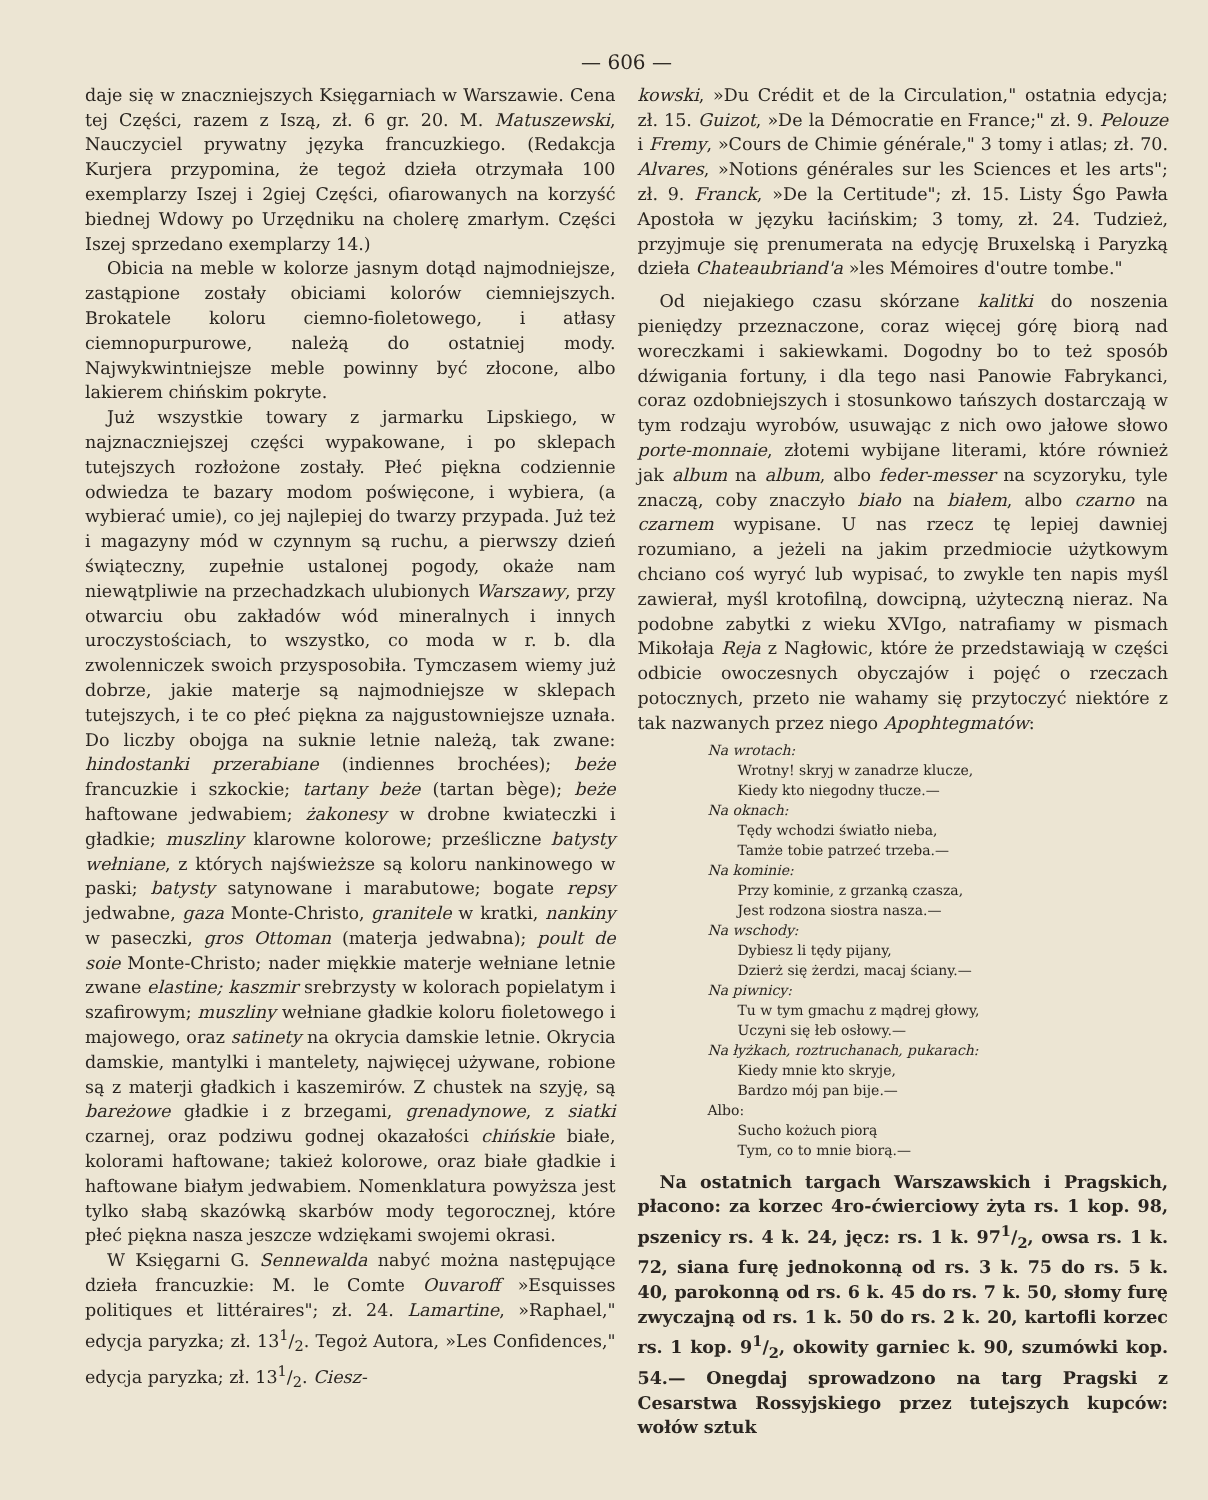— 606 —
daje się w znaczniejszych Księgarniach w Warszawie. Cena tej Części, razem z Iszą, zł. 6 gr. 20. M. Matuszewski, Nauczyciel prywatny języka francuzkiego. (Redakcja Kurjera przypomina, że tegoż dzieła otrzymała 100 exemplarzy Iszej i 2giej Części, ofiarowanych na korzyść biednej Wdowy po Urzędniku na cholerę zmarłym. Części Iszej sprzedano exemplarzy 14.)
Obicia na meble w kolorze jasnym dotąd najmodniejsze, zastąpione zostały obiciami kolorów ciemniejszych. Brokatele koloru ciemno-fioletowego, i atłasy ciemnopurpurowe, należą do ostatniej mody. Najwykwintniejsze meble powinny być złocone, albo lakierem chińskim pokryte.
Już wszystkie towary z jarmarku Lipskiego, w najznaczniejszej części wypakowane, i po sklepach tutejszych rozłożone zostały. Płeć piękna codziennie odwiedza te bazary modom poświęcone, i wybiera, (a wybierać umie), co jej najlepiej do twarzy przypada. Już też i magazyny mód w czynnym są ruchu, a pierwszy dzień świąteczny, zupełnie ustalonej pogody, okaże nam niewątpliwie na przechadzkach ulubionych Warszawy, przy otwarciu obu zakładów wód mineralnych i innych uroczystościach, to wszystko, co moda w r. b. dla zwolenniczek swoich przysposobiła. Tymczasem wiemy już dobrze, jakie materje są najmodniejsze w sklepach tutejszych, i te co płeć piękna za najgustowniejsze uznała. Do liczby obojga na suknie letnie należą, tak zwane: hindostanki przerabiane (indiennes brochées); beże francuzkie i szkockie; tartany beże (tartan bège); beże haftowane jedwabiem; żakonesy w drobne kwiateczki i gładkie; muszliny klarowne kolorowe; prześliczne batysty wełniane, z których najświeższe są koloru nankinowego w paski; batysty satynowane i marabutowe; bogate repsy jedwabne, gaza Monte-Christo, granitele w kratki, nankiny w paseczki, gros Ottoman (materja jedwabna); poult de soie Monte-Christo; nader miękkie materje wełniane letnie zwane elastine; kaszmir srebrzysty w kolorach popielatym i szafirowym; muszliny wełniane gładkie koloru fioletowego i majowego, oraz satinety na okrycia damskie letnie. Okrycia damskie, mantylki i mantelety, najwięcej używane, robione są z materji gładkich i kaszemirów. Z chustek na szyję, są bareżowe gładkie i z brzegami, grenadynowe, z siatki czarnej, oraz podziwu godnej okazałości chińskie białe, kolorami haftowane; takież kolorowe, oraz białe gładkie i haftowane białym jedwabiem. Nomenklatura powyższa jest tylko słabą skazówką skarbów mody tegorocznej, które płeć piękna nasza jeszcze wdziękami swojemi okrasi.
W Księgarni G. Sennewalda nabyć można następujące dzieła francuzkie: M. le Comte Ouvaroff »Esquisses politiques et littéraires"; zł. 24. Lamartine, »Raphael," edycja paryzka; zł. 131/2. Tegoż Autora, »Les Confidences," edycja paryzka; zł. 131/2. Ciesz-
kowski, »Du Crédit et de la Circulation," ostatnia edycja; zł. 15. Guizot, »De la Démocratie en France;" zł. 9. Pelouze i Fremy, »Cours de Chimie générale," 3 tomy i atlas; zł. 70. Alvares, »Notions générales sur les Sciences et les arts"; zł. 9. Franck, »De la Certitude"; zł. 15. Listy Śgo Pawła Apostoła w języku łacińskim; 3 tomy, zł. 24. Tudzież, przyjmuje się prenumerata na edycję Bruxelską i Paryzką dzieła Chateaubriand'a »les Mémoires d'outre tombe."
Od niejakiego czasu skórzane kalitki do noszenia pieniędzy przeznaczone, coraz więcej górę biorą nad woreczkami i sakiewkami. Dogodny bo to też sposób dźwigania fortuny, i dla tego nasi Panowie Fabrykanci, coraz ozdobniejszych i stosunkowo tańszych dostarczają w tym rodzaju wyrobów, usuwając z nich owo jałowe słowo porte-monnaie, złotemi wybijane literami, które również jak album na album, albo feder-messer na scyzoryku, tyle znaczą, coby znaczyło biało na białem, albo czarno na czarnem wypisane. U nas rzecz tę lepiej dawniej rozumiano, a jeżeli na jakim przedmiocie użytkowym chciano coś wyryć lub wypisać, to zwykle ten napis myśl zawierał, myśl krotofilną, dowcipną, użyteczną nieraz. Na podobne zabytki z wieku XVIgo, natrafiamy w pismach Mikołaja Reja z Nagłowic, które że przedstawiają w części odbicie owoczesnych obyczajów i pojęć o rzeczach potocznych, przeto nie wahamy się przytoczyć niektóre z tak nazwanych przez niego Apophtegmatów:
Na wrotach:
Wrotny! skryj w zanadrze klucze,
Kiedy kto niegodny tłucze.—
Na oknach:
Tędy wchodzi światło nieba,
Tamże tobie patrzeć trzeba.—
Na kominie:
Przy kominie, z grzanką czasza,
Jest rodzona siostra nasza.—
Na wschody:
Dybiesz li tędy pijany,
Dzierż się żerdzi, macaj ściany.—
Na piwnicy:
Tu w tym gmachu z mądrej głowy,
Uczyni się łeb osłowy.—
Na łyżkach, roztruchanach, pukarach:
Kiedy mnie kto skryje,
Bardzo mój pan bije.—
Albo:
Sucho kożuch piorą
Tym, co to mnie biorą.—
Na ostatnich targach Warszawskich i Pragskich, płacono: za korzec 4ro-ćwierciowy żyta rs. 1 kop. 98, pszenicy rs. 4 k. 24, jęcz: rs. 1 k. 971/2, owsa rs. 1 k. 72, siana furę jednokonną od rs. 3 k. 75 do rs. 5 k. 40, parokonną od rs. 6 k. 45 do rs. 7 k. 50, słomy furę zwyczajną od rs. 1 k. 50 do rs. 2 k. 20, kartofli korzec rs. 1 kop. 91/2, okowity garniec k. 90, szumówki kop. 54.— Onegdaj sprowadzono na targ Pragski z Cesarstwa Rossyjskiego przez tutejszych kupców: wołów sztuk